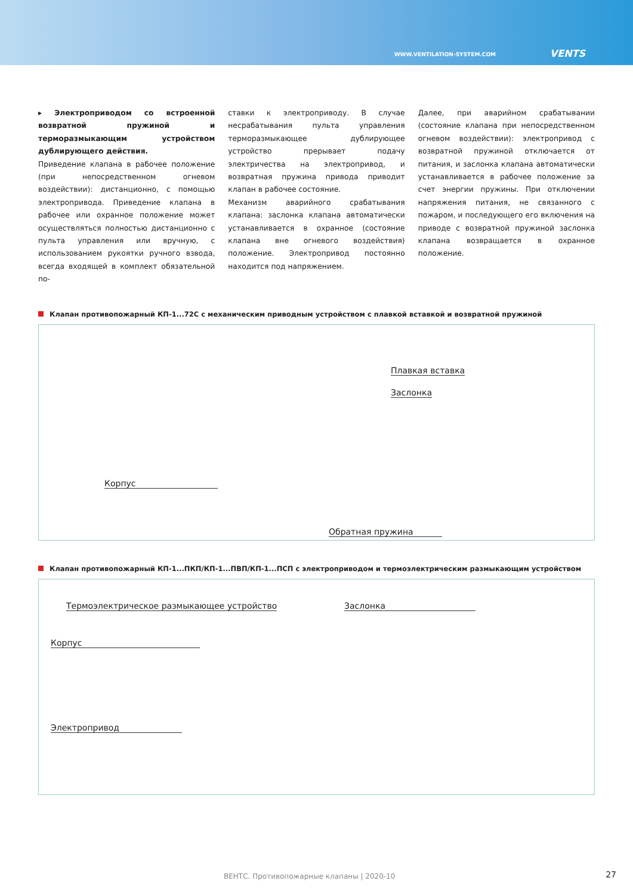WWW.VENTILATION-SYSTEM.COM VENTS
▸ Электроприводом со встроенной возвратной пружиной и терморазмыкающим устройством дублирующего действия.
Приведение клапана в рабочее положение (при непосредственном огневом воздействии): дистанционно, с помощью электропривода. Приведение клапана в рабочее или охранное положение может осуществляться полностью дистанционно с пульта управления или вручную, с использованием рукоятки ручного взвода, всегда входящей в комплект обязательной по-
ставки к электроприводу. В случае несрабатывания пульта управления терморазмыкающее дублирующее устройство прерывает подачу электричества на электропривод, и возвратная пружина привода приводит клапан в рабочее состояние.
Механизм аварийного срабатывания клапана: заслонка клапана автоматически устанавливается в охранное (состояние клапана вне огневого воздействия) положение. Электропривод постоянно находится под напряжением.
Далее, при аварийном срабатывании (состояние клапана при непосредственном огневом воздействии): электропривод с возвратной пружиной отключается от питания, и заслонка клапана автоматически устанавливается в рабочее положение за счет энергии пружины. При отключении напряжения питания, не связанного с пожаром, и последующего его включения на приводе с возвратной пружиной заслонка клапана возвращается в охранное положение.
Клапан противопожарный КП-1...72С с механическим приводным устройством с плавкой вставкой и возвратной пружиной
Плавкая вставка
Заслонка
Корпус
Обратная пружина
Клапан противопожарный КП-1...ПКП/КП-1...ПВП/КП-1...ПСП с электроприводом и термоэлектрическим размыкающим устройством
Термоэлектрическое размыкающее устройство
Заслонка
Корпус
Электропривод
ВЕНТС. Противопожарные клапаны | 2020-10
27